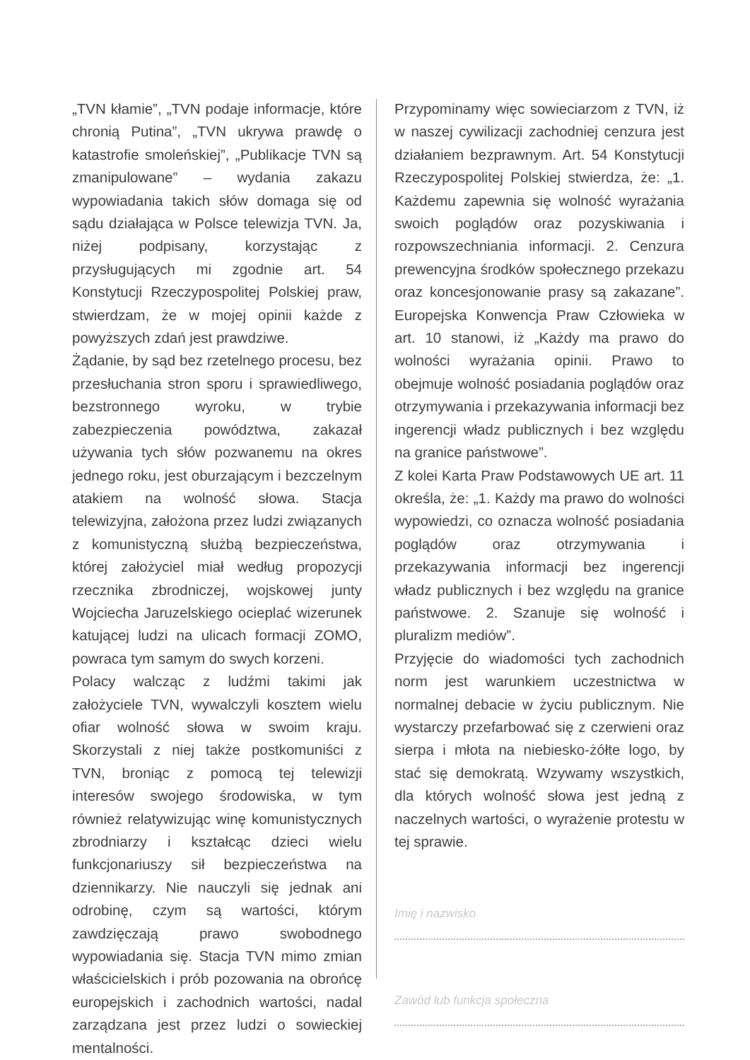„TVN kłamie”, „TVN podaje informacje, które chronią Putina”, „TVN ukrywa prawdę o katastrofie smoleńskiej”, „Publikacje TVN są zmanipulowane” – wydania zakazu wypowiadania takich słów domaga się od sądu działająca w Polsce telewizja TVN. Ja, niżej podpisany, korzystając z przysługujących mi zgodnie art. 54 Konstytucji Rzeczypospolitej Polskiej praw, stwierdzam, że w mojej opinii każde z powyższych zdań jest prawdziwe.
Żądanie, by sąd bez rzetelnego procesu, bez przesłuchania stron sporu i sprawiedliwego, bezstronnego wyroku, w trybie zabezpieczenia powództwa, zakazał używania tych słów pozwanemu na okres jednego roku, jest oburzającym i bezczelnym atakiem na wolność słowa. Stacja telewizyjna, założona przez ludzi związanych z komunistyczną służbą bezpieczeństwa, której założyciel miał według propozycji rzecznika zbrodniczej, wojskowej junty Wojciecha Jaruzelskiego ocieplać wizerunek katującej ludzi na ulicach formacji ZOMO, powraca tym samym do swych korzeni.
Polacy walcząc z ludźmi takimi jak założyciele TVN, wywalczyli kosztem wielu ofiar wolność słowa w swoim kraju. Skorzystali z niej także postkomuniści z TVN, broniąc z pomocą tej telewizji interesów swojego środowiska, w tym również relatywizując winę komunistycznych zbrodniarzy i kształcąc dzieci wielu funkcjonariuszy sił bezpieczeństwa na dziennikarzy. Nie nauczyli się jednak ani odrobinę, czym są wartości, którym zawdzięczają prawo swobodnego wypowiadania się. Stacja TVN mimo zmian właścicielskich i prób pozowania na obrońcę europejskich i zachodnich wartości, nadal zarządzana jest przez ludzi o sowieckiej mentalności.
Przypominamy więc sowieciarzom z TVN, iż w naszej cywilizacji zachodniej cenzura jest działaniem bezprawnym. Art. 54 Konstytucji Rzeczypospolitej Polskiej stwierdza, że: „1. Każdemu zapewnia się wolność wyrażania swoich poglądów oraz pozyskiwania i rozpowszechniania informacji. 2. Cenzura prewencyjna środków społecznego przekazu oraz koncesjonowanie prasy są zakazane”. Europejska Konwencja Praw Człowieka w art. 10 stanowi, iż „Każdy ma prawo do wolności wyrażania opinii. Prawo to obejmuje wolność posiadania poglądów oraz otrzymywania i przekazywania informacji bez ingerencji władz publicznych i bez względu na granice państwowe”.
Z kolei Karta Praw Podstawowych UE art. 11 określa, że: „1. Każdy ma prawo do wolności wypowiedzi, co oznacza wolność posiadania poglądów oraz otrzymywania i przekazywania informacji bez ingerencji władz publicznych i bez względu na granice państwowe. 2. Szanuje się wolność i pluralizm mediów”.
Przyjęcie do wiadomości tych zachodnich norm jest warunkiem uczestnictwa w normalnej debacie w życiu publicznym. Nie wystarczy przefarbować się z czerwieni oraz sierpa i młota na niebiesko-żółte logo, by stać się demokratą. Wzywamy wszystkich, dla których wolność słowa jest jedną z naczelnych wartości, o wyrażenie protestu w tej sprawie.
Imię i nazwisko
Zawód lub funkcja społeczna